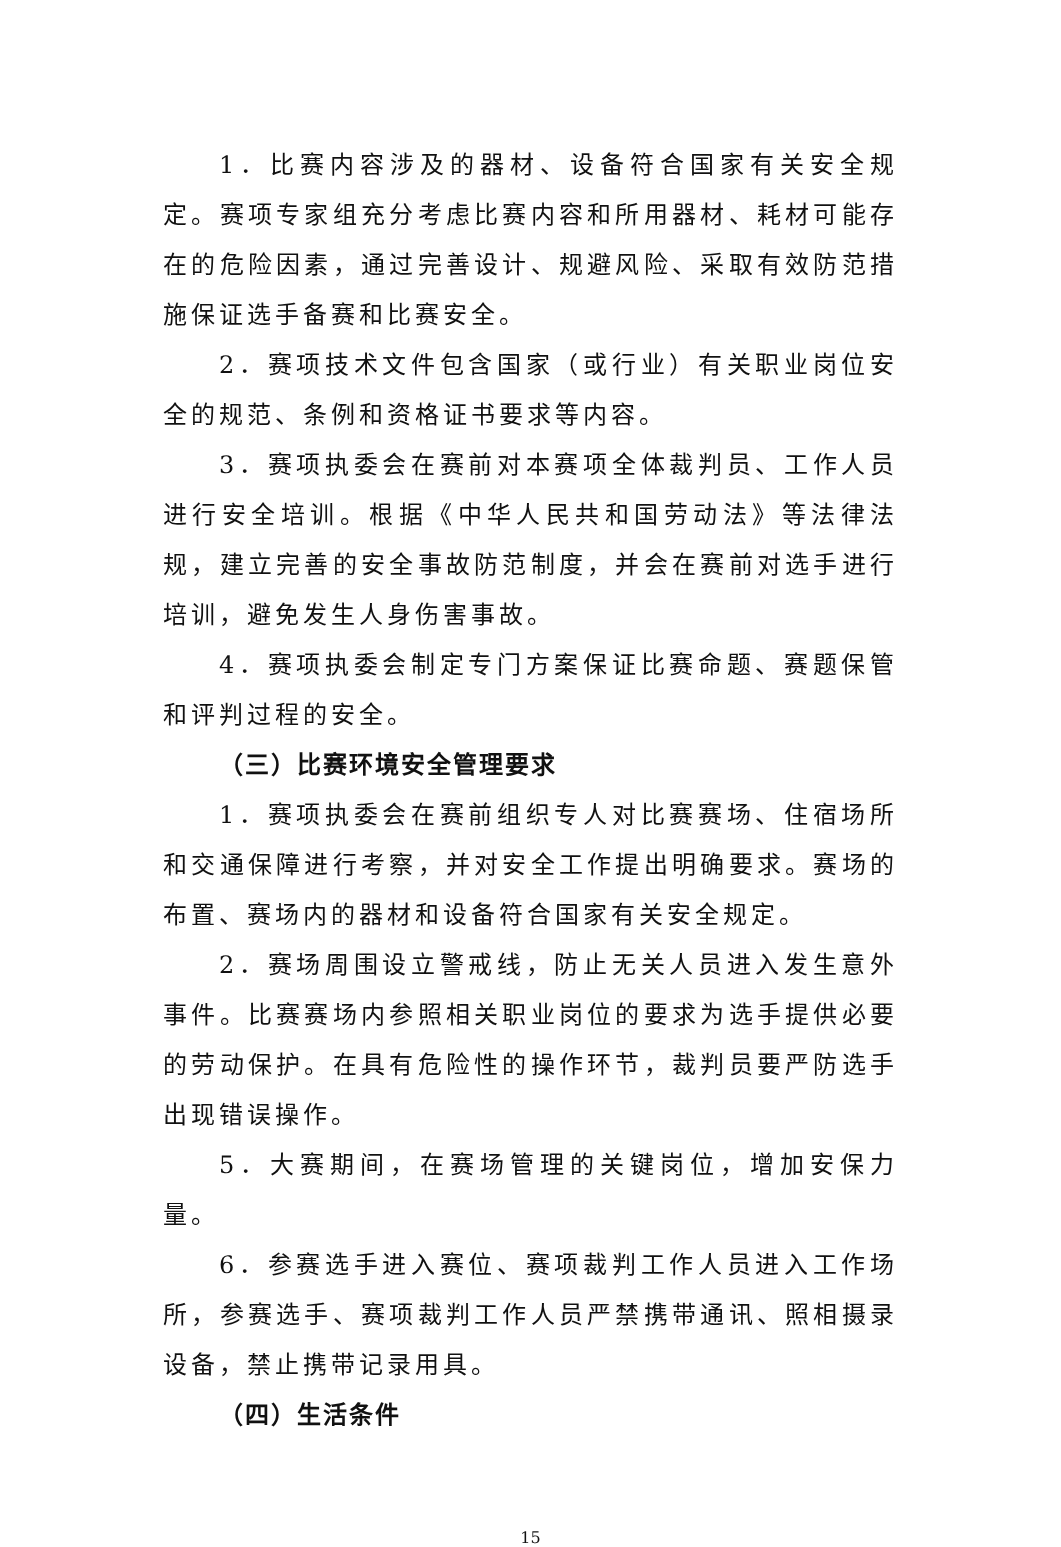1．比赛内容涉及的器材、设备符合国家有关安全规定。赛项专家组充分考虑比赛内容和所用器材、耗材可能存在的危险因素，通过完善设计、规避风险、采取有效防范措施保证选手备赛和比赛安全。
2．赛项技术文件包含国家（或行业）有关职业岗位安全的规范、条例和资格证书要求等内容。
3．赛项执委会在赛前对本赛项全体裁判员、工作人员进行安全培训。根据《中华人民共和国劳动法》等法律法规，建立完善的安全事故防范制度，并会在赛前对选手进行培训，避免发生人身伤害事故。
4．赛项执委会制定专门方案保证比赛命题、赛题保管和评判过程的安全。
（三）比赛环境安全管理要求
1．赛项执委会在赛前组织专人对比赛赛场、住宿场所和交通保障进行考察，并对安全工作提出明确要求。赛场的布置、赛场内的器材和设备符合国家有关安全规定。
2．赛场周围设立警戒线，防止无关人员进入发生意外事件。比赛赛场内参照相关职业岗位的要求为选手提供必要的劳动保护。在具有危险性的操作环节，裁判员要严防选手出现错误操作。
5．大赛期间，在赛场管理的关键岗位，增加安保力量。
6．参赛选手进入赛位、赛项裁判工作人员进入工作场所，参赛选手、赛项裁判工作人员严禁携带通讯、照相摄录设备，禁止携带记录用具。
（四）生活条件
15